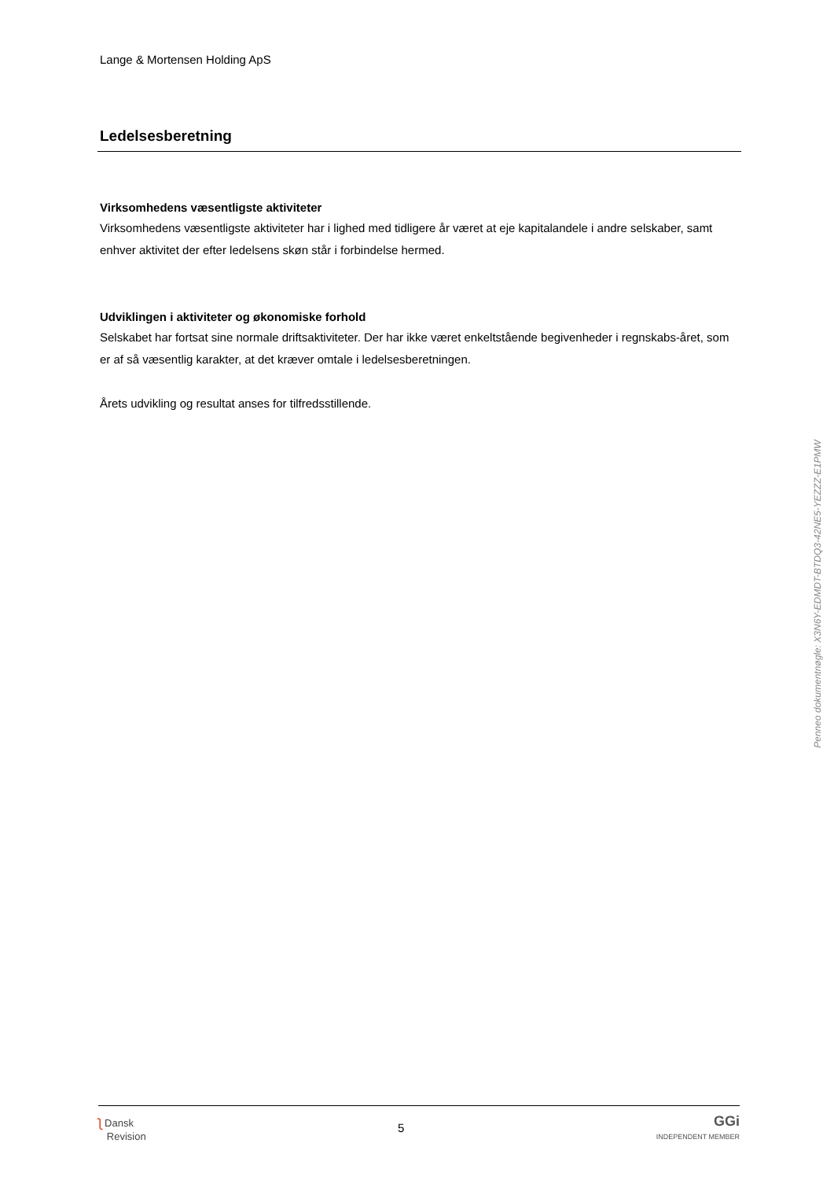Lange & Mortensen Holding ApS
Ledelsesberetning
Virksomhedens væsentligste aktiviteter
Virksomhedens væsentligste aktiviteter har i lighed med tidligere år været at eje kapitalandele i andre selskaber, samt enhver aktivitet der efter ledelsens skøn står i forbindelse hermed.
Udviklingen i aktiviteter og økonomiske forhold
Selskabet har fortsat sine normale driftsaktiviteter. Der har ikke været enkeltstående begivenheder i regnskabs-året, som er af så væsentlig karakter, at det kræver omtale i ledelsesberetningen.
Årets udvikling og resultat anses for tilfredsstillende.
Penneo dokumentnøgle: X3N6Y-EDMDT-BTDQ3-42NE5-YEZZZ-E1PMW
ʅ Dansk
Revision
5
GGi
INDEPENDENT MEMBER